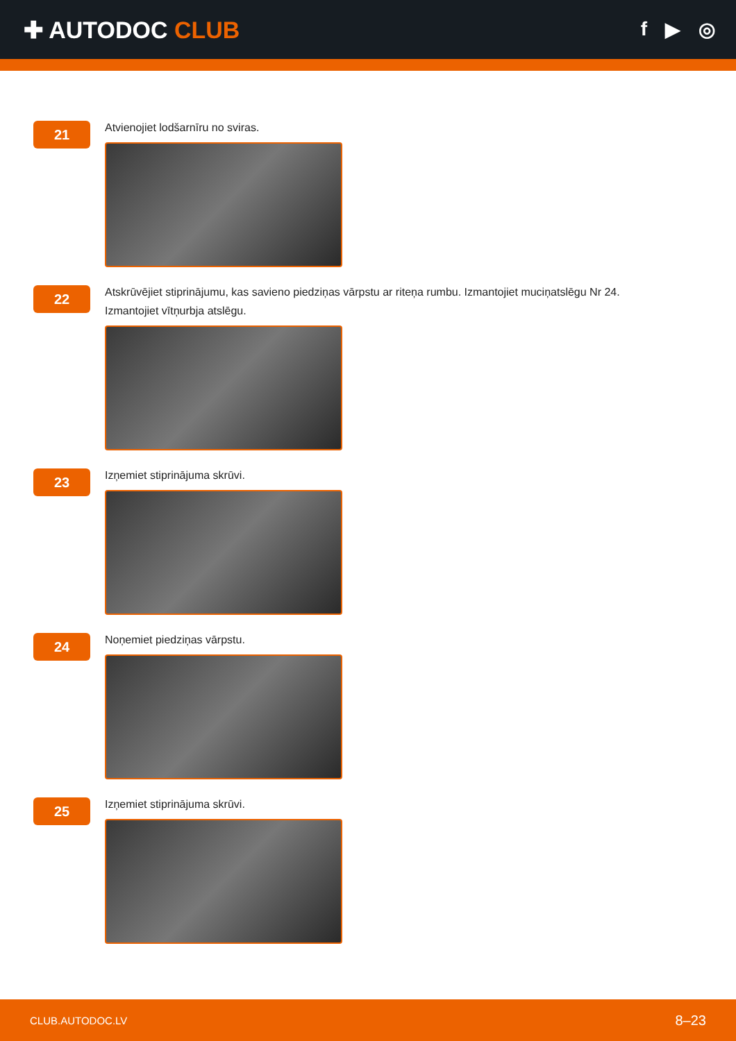✚ AUTODOC CLUB
f ▶ ◎
21
Atvienojiet lodšarnīru no sviras.
22
Atskrūvējiet stiprinājumu, kas savieno piedziņas vārpstu ar riteņa rumbu. Izmantojiet muciņatslēgu Nr 24.
Izmantojiet vītņurbja atslēgu.
23
Izņemiet stiprinājuma skrūvi.
24
Noņemiet piedziņas vārpstu.
25
Izņemiet stiprinājuma skrūvi.
CLUB.AUTODOC.LV 8–23